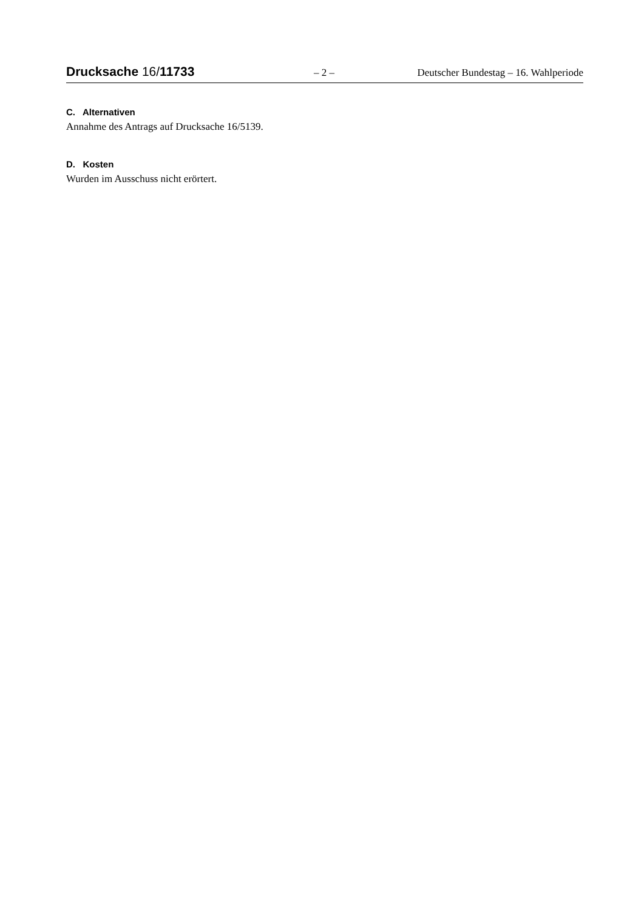Drucksache 16/11733 – 2 – Deutscher Bundestag – 16. Wahlperiode
C. Alternativen
Annahme des Antrags auf Drucksache 16/5139.
D. Kosten
Wurden im Ausschuss nicht erörtert.